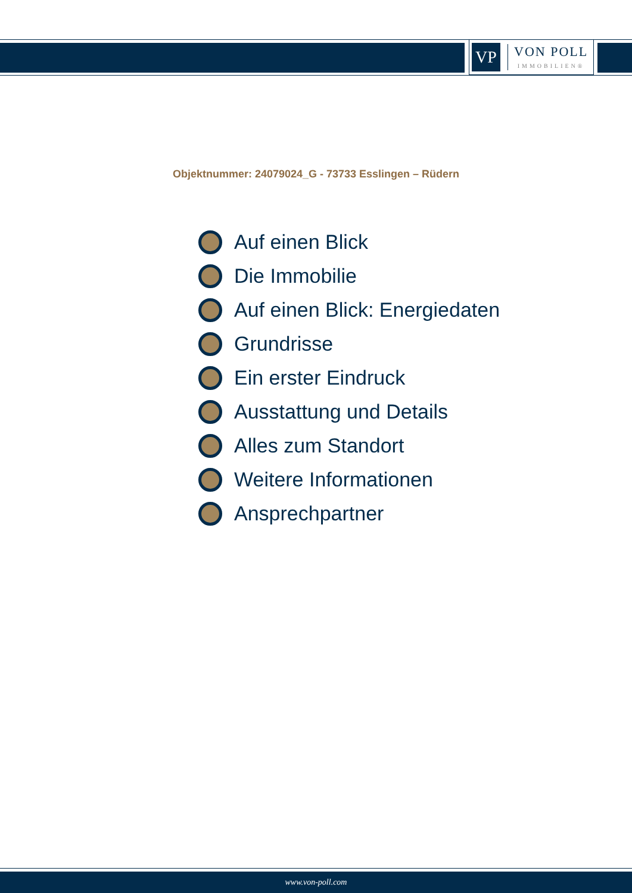VP
VON POLL
IMMOBILIEN®
Objektnummer: 24079024_G - 73733 Esslingen – Rüdern
Auf einen Blick
Die Immobilie
Auf einen Blick: Energiedaten
Grundrisse
Ein erster Eindruck
Ausstattung und Details
Alles zum Standort
Weitere Informationen
Ansprechpartner
www.von-poll.com